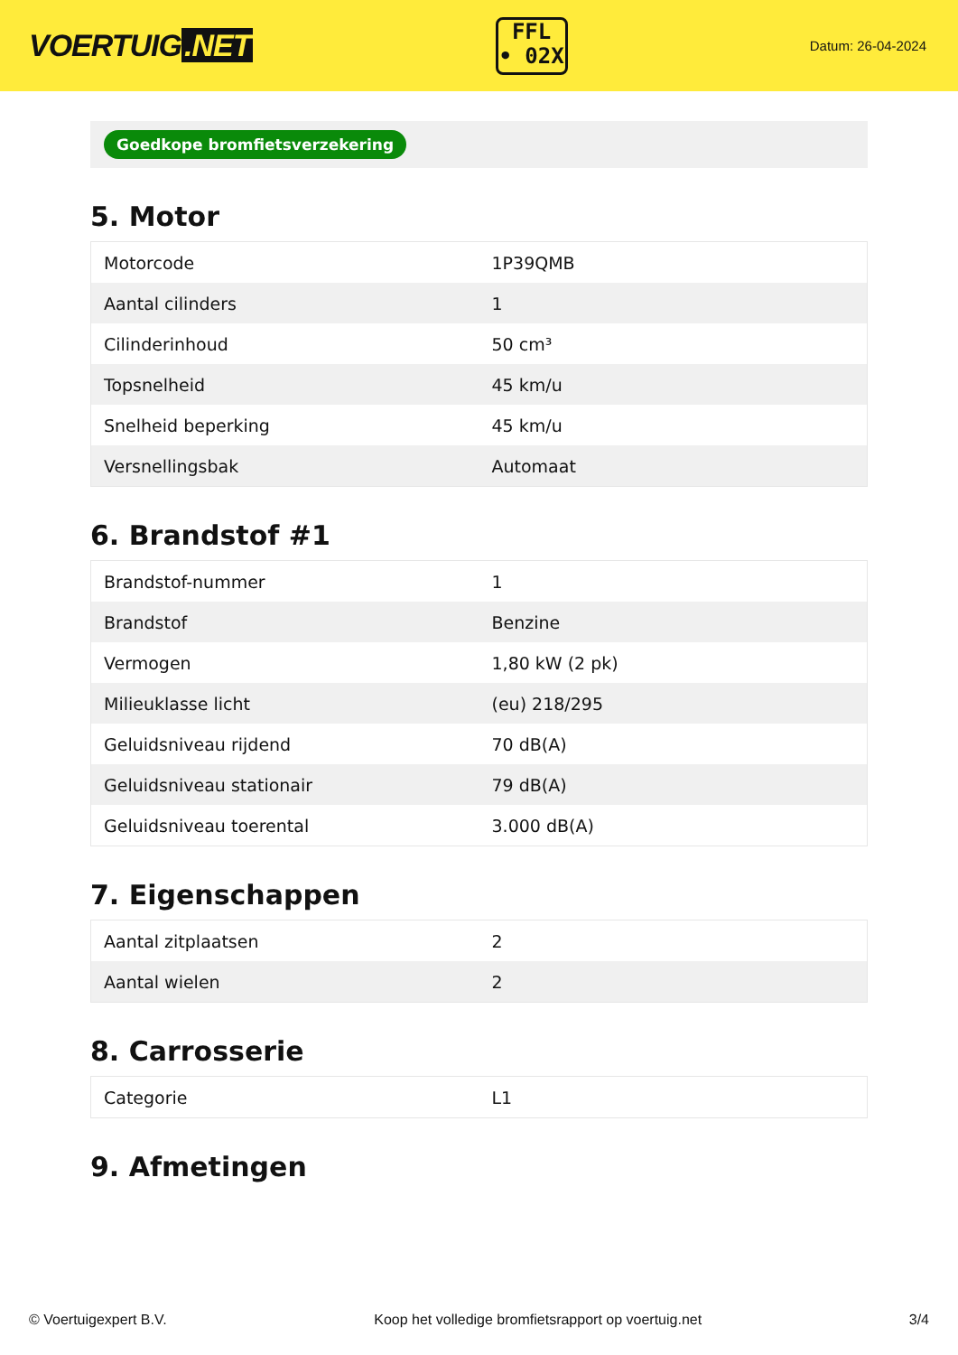VOERTUIG.NET
FFL
• 02X
Datum: 26-04-2024
Goedkope bromfietsverzekering
5. Motor
| Motorcode | 1P39QMB |
| Aantal cilinders | 1 |
| Cilinderinhoud | 50 cm³ |
| Topsnelheid | 45 km/u |
| Snelheid beperking | 45 km/u |
| Versnellingsbak | Automaat |
6. Brandstof #1
| Brandstof-nummer | 1 |
| Brandstof | Benzine |
| Vermogen | 1,80 kW (2 pk) |
| Milieuklasse licht | (eu) 218/295 |
| Geluidsniveau rijdend | 70 dB(A) |
| Geluidsniveau stationair | 79 dB(A) |
| Geluidsniveau toerental | 3.000 dB(A) |
7. Eigenschappen
| Aantal zitplaatsen | 2 |
| Aantal wielen | 2 |
8. Carrosserie
| Categorie | L1 |
9. Afmetingen
© Voertuigexpert B.V. Koop het volledige bromfietsrapport op voertuig.net 3/4